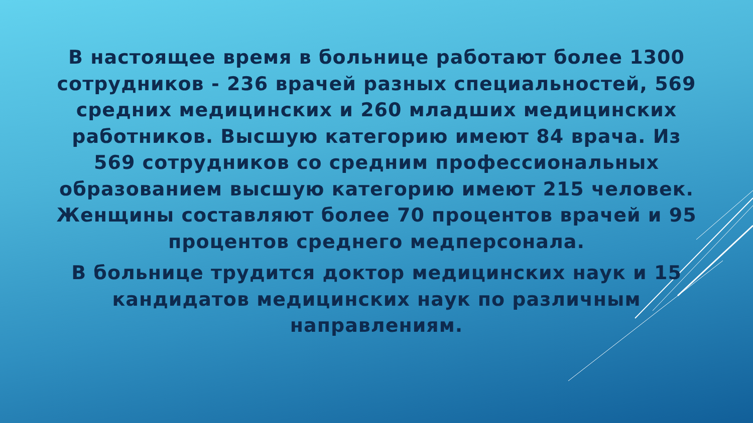В настоящее время в больнице работают более 1300 сотрудников - 236 врачей разных специальностей, 569 средних медицинских и 260 младших медицинских работников. Высшую категорию имеют 84 врача. Из 569 сотрудников со средним профессиональных образованием высшую категорию имеют 215 человек. Женщины составляют более 70 процентов врачей и 95 процентов среднего медперсонала.
В больнице трудится доктор медицинских наук и 15 кандидатов медицинских наук по различным направлениям.